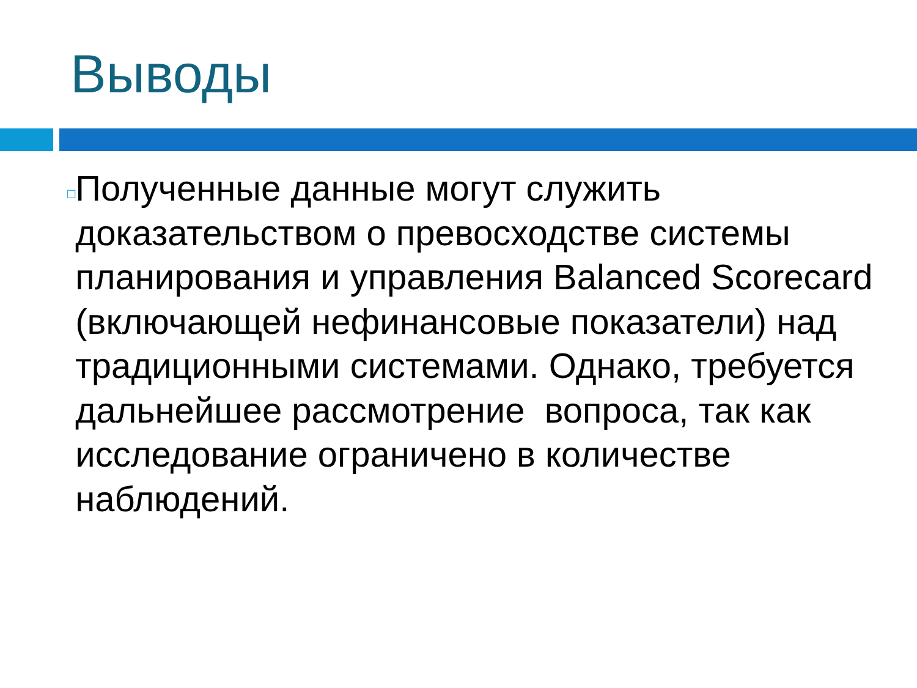Выводы
□
Полученные данные могут служить доказательством о превосходстве системы планирования и управления Balanced Scorecard (включающей нефинансовые показатели) над традиционными системами. Однако, требуется дальнейшее рассмотрение вопроса, так как исследование ограничено в количестве наблюдений.